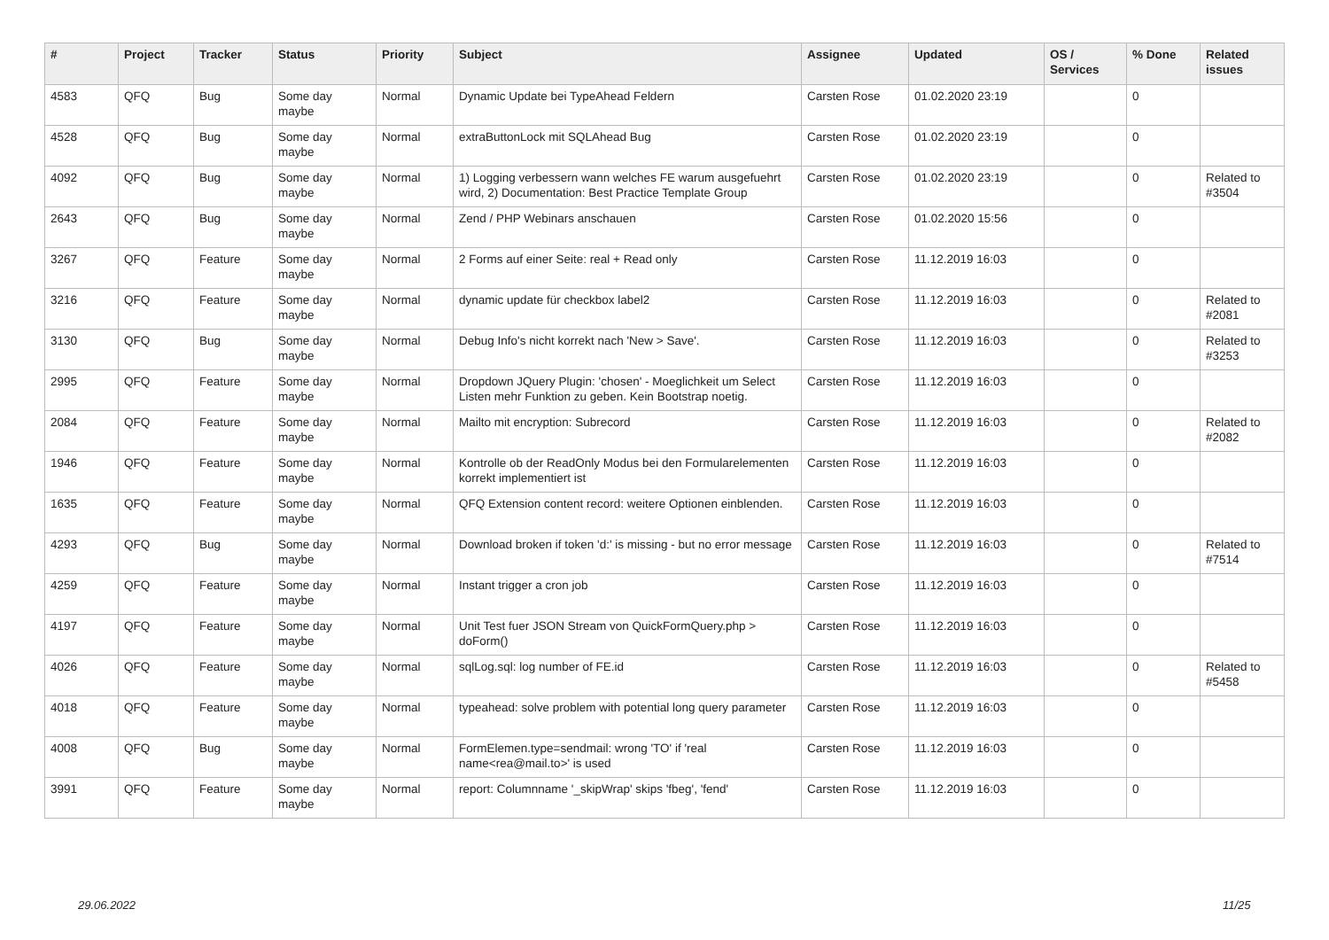| # | Project | Tracker | Status | Priority | Subject | Assignee | Updated | OS / Services | % Done | Related issues |
| --- | --- | --- | --- | --- | --- | --- | --- | --- | --- | --- |
| 4583 | QFQ | Bug | Some day maybe | Normal | Dynamic Update bei TypeAhead Feldern | Carsten Rose | 01.02.2020 23:19 | | 0 | |
| 4528 | QFQ | Bug | Some day maybe | Normal | extraButtonLock mit SQLAhead Bug | Carsten Rose | 01.02.2020 23:19 | | 0 | |
| 4092 | QFQ | Bug | Some day maybe | Normal | 1) Logging verbessern wann welches FE warum ausgefuehrt wird, 2) Documentation: Best Practice Template Group | Carsten Rose | 01.02.2020 23:19 | | 0 | Related to #3504 |
| 2643 | QFQ | Bug | Some day maybe | Normal | Zend / PHP Webinars anschauen | Carsten Rose | 01.02.2020 15:56 | | 0 | |
| 3267 | QFQ | Feature | Some day maybe | Normal | 2 Forms auf einer Seite: real + Read only | Carsten Rose | 11.12.2019 16:03 | | 0 | |
| 3216 | QFQ | Feature | Some day maybe | Normal | dynamic update für checkbox label2 | Carsten Rose | 11.12.2019 16:03 | | 0 | Related to #2081 |
| 3130 | QFQ | Bug | Some day maybe | Normal | Debug Info's nicht korrekt nach 'New > Save'. | Carsten Rose | 11.12.2019 16:03 | | 0 | Related to #3253 |
| 2995 | QFQ | Feature | Some day maybe | Normal | Dropdown JQuery Plugin: 'chosen' - Moeglichkeit um Select Listen mehr Funktion zu geben. Kein Bootstrap noetig. | Carsten Rose | 11.12.2019 16:03 | | 0 | |
| 2084 | QFQ | Feature | Some day maybe | Normal | Mailto mit encryption: Subrecord | Carsten Rose | 11.12.2019 16:03 | | 0 | Related to #2082 |
| 1946 | QFQ | Feature | Some day maybe | Normal | Kontrolle ob der ReadOnly Modus bei den Formularelementen korrekt implementiert ist | Carsten Rose | 11.12.2019 16:03 | | 0 | |
| 1635 | QFQ | Feature | Some day maybe | Normal | QFQ Extension content record: weitere Optionen einblenden. | Carsten Rose | 11.12.2019 16:03 | | 0 | |
| 4293 | QFQ | Bug | Some day maybe | Normal | Download broken if token 'd:' is missing - but no error message | Carsten Rose | 11.12.2019 16:03 | | 0 | Related to #7514 |
| 4259 | QFQ | Feature | Some day maybe | Normal | Instant trigger a cron job | Carsten Rose | 11.12.2019 16:03 | | 0 | |
| 4197 | QFQ | Feature | Some day maybe | Normal | Unit Test fuer JSON Stream von QuickFormQuery.php > doForm() | Carsten Rose | 11.12.2019 16:03 | | 0 | |
| 4026 | QFQ | Feature | Some day maybe | Normal | sqlLog.sql: log number of FE.id | Carsten Rose | 11.12.2019 16:03 | | 0 | Related to #5458 |
| 4018 | QFQ | Feature | Some day maybe | Normal | typeahead: solve problem with potential long query parameter | Carsten Rose | 11.12.2019 16:03 | | 0 | |
| 4008 | QFQ | Bug | Some day maybe | Normal | FormElemen.type=sendmail: wrong 'TO' if 'real name<rea@mail.to>' is used | Carsten Rose | 11.12.2019 16:03 | | 0 | |
| 3991 | QFQ | Feature | Some day maybe | Normal | report: Columnname '_skipWrap' skips 'fbeg', 'fend' | Carsten Rose | 11.12.2019 16:03 | | 0 | |
29.06.2022 11/25